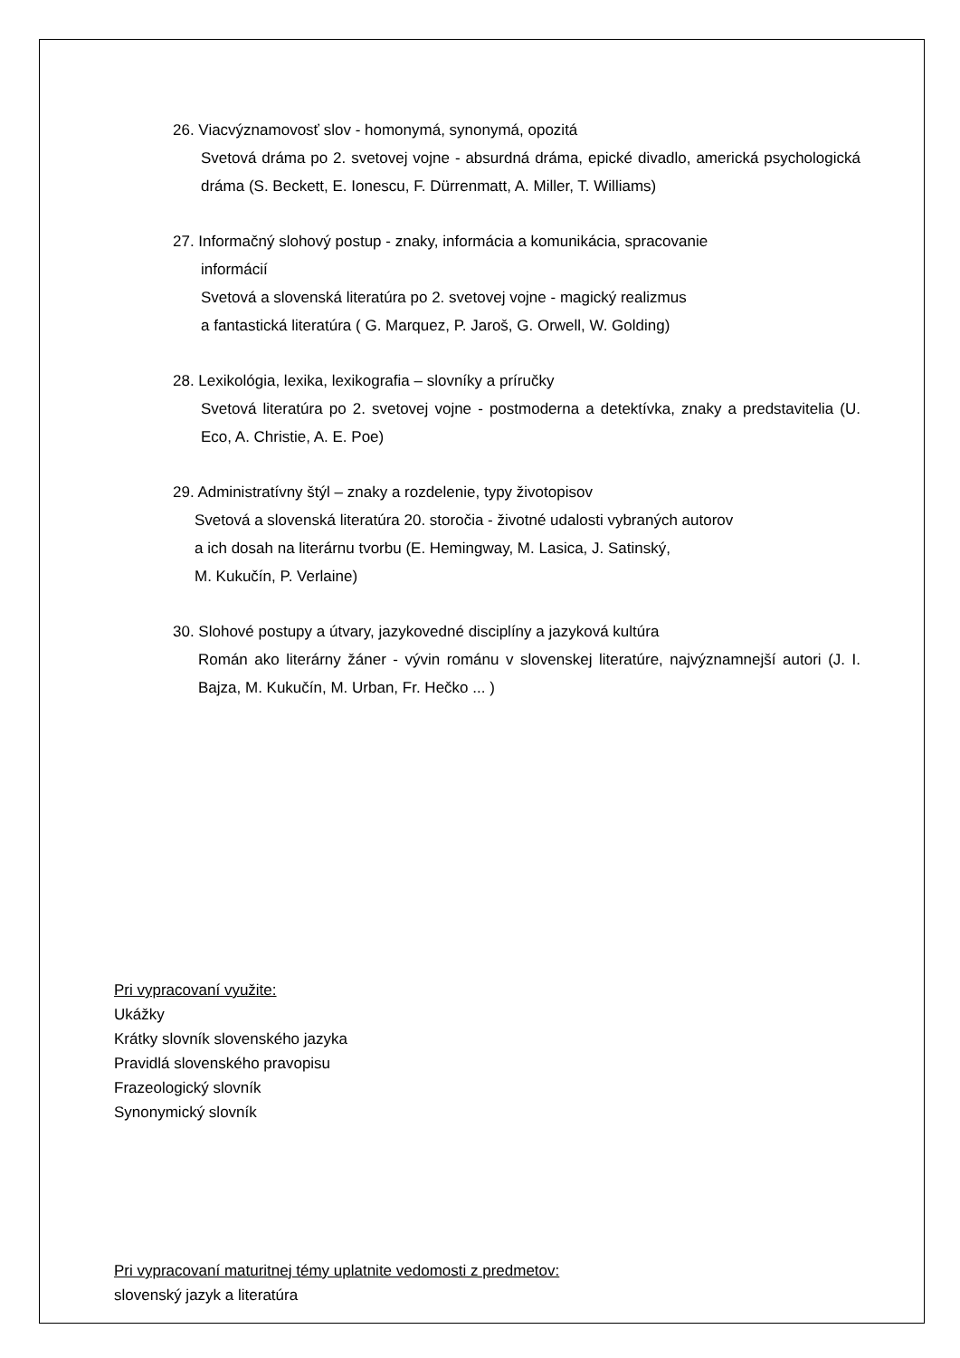26. Viacvýznamovosť slov - homonymá, synonymá, opozitá
Svetová dráma po 2. svetovej vojne - absurdná dráma, epické divadlo, americká psychologická dráma (S. Beckett, E. Ionescu, F. Dürrenmatt, A. Miller, T. Williams)
27. Informačný slohový postup - znaky, informácia a komunikácia, spracovanie
informácií
Svetová a slovenská literatúra po 2. svetovej vojne - magický realizmus
a fantastická literatúra ( G. Marquez, P. Jaroš, G. Orwell, W. Golding)
28. Lexikológia, lexika, lexikografia – slovníky a príručky
Svetová literatúra po 2. svetovej vojne - postmoderna a detektívka, znaky a predstavitelia (U. Eco, A. Christie, A. E. Poe)
29. Administratívny štýl – znaky a rozdelenie, typy životopisov
Svetová a slovenská literatúra 20. storočia - životné udalosti vybraných autorov
a ich dosah na literárnu tvorbu (E. Hemingway, M. Lasica, J. Satinský,
M. Kukučín, P. Verlaine)
30. Slohové postupy a útvary, jazykovedné disciplíny a jazyková kultúra
Román ako literárny žáner - vývin románu v slovenskej literatúre, najvýznamnejší autori (J. I. Bajza, M. Kukučín, M. Urban, Fr. Hečko ... )
Pri vypracovaní využite:
Ukážky
Krátky slovník slovenského jazyka
Pravidlá slovenského pravopisu
Frazeologický slovník
Synonymický slovník
Pri vypracovaní maturitnej témy uplatnite vedomosti z predmetov:
slovenský jazyk a literatúra